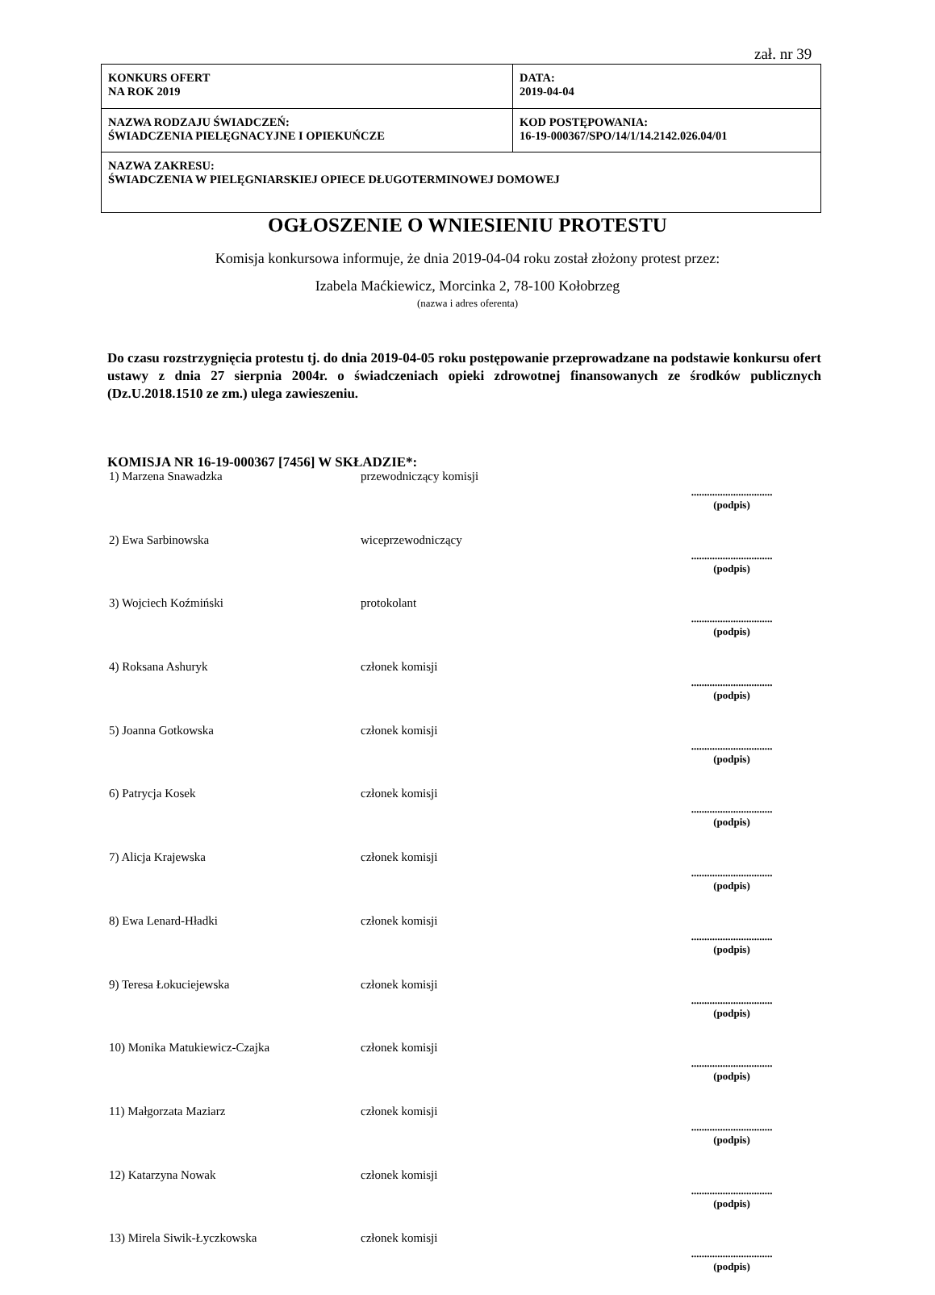zał. nr 39
| KONKURS OFERT NA ROK 2019 | DATA: 2019-04-04 | |
| NAZWA RODZAJU ŚWIADCZEŃ: ŚWIADCZENIA PIELĘGNACYJNE I OPIEKUŃCZE | | KOD POSTĘPOWANIA: 16-19-000367/SPO/14/1/14.2142.026.04/01 |
| NAZWA ZAKRESU: ŚWIADCZENIA W PIELĘGNIARSKIEJ OPIECE DŁUGOTERMINOWEJ DOMOWEJ | | |
OGŁOSZENIE O WNIESIENIU PROTESTU
Komisja konkursowa informuje, że dnia 2019-04-04 roku został złożony protest przez:
Izabela Maćkiewicz, Morcinka 2, 78-100 Kołobrzeg
(nazwa i adres oferenta)
Do czasu rozstrzygnięcia protestu tj. do dnia 2019-04-05 roku postępowanie przeprowadzane na podstawie konkursu ofert ustawy z dnia 27 sierpnia 2004r. o świadczeniach opieki zdrowotnej finansowanych ze środków publicznych (Dz.U.2018.1510 ze zm.) ulega zawieszeniu.
KOMISJA NR 16-19-000367 [7456] W SKŁADZIE*:
| 1) Marzena Snawadzka | przewodniczący komisji | ............................... (podpis) |
| 2) Ewa Sarbinowska | wiceprzewodniczący | ............................... (podpis) |
| 3) Wojciech Koźmiński | protokolant | ............................... (podpis) |
| 4) Roksana Ashuryk | członek komisji | ............................... (podpis) |
| 5) Joanna Gotkowska | członek komisji | ............................... (podpis) |
| 6) Patrycja Kosek | członek komisji | ............................... (podpis) |
| 7) Alicja Krajewska | członek komisji | ............................... (podpis) |
| 8) Ewa Lenard-Hładki | członek komisji | ............................... (podpis) |
| 9) Teresa Łokuciejewska | członek komisji | ............................... (podpis) |
| 10) Monika Matukiewicz-Czajka | członek komisji | ............................... (podpis) |
| 11) Małgorzata Maziarz | członek komisji | ............................... (podpis) |
| 12) Katarzyna Nowak | członek komisji | ............................... (podpis) |
| 13) Mirela Siwik-Łyczkowska | członek komisji | ............................... (podpis) |